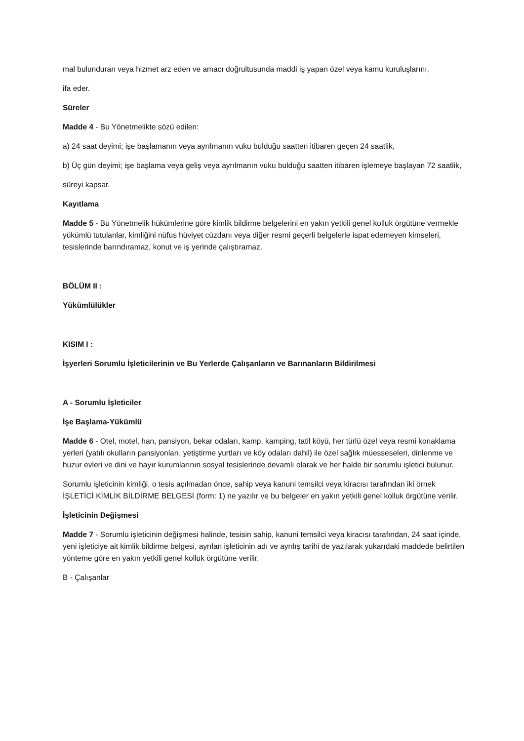mal bulunduran veya hizmet arz eden ve amacı doğrultusunda maddi iş yapan özel veya kamu kuruluşlarını,
ifa eder.
Süreler
Madde 4 - Bu Yönetmelikte sözü edilen:
a) 24 saat deyimi; işe başlamanın veya ayrılmanın vuku bulduğu saatten itibaren geçen 24 saatlik,
b) Üç gün deyimi; işe başlama veya geliş veya ayrılmanın vuku bulduğu saatten itibaren işlemeye başlayan 72 saatlik,
süreyi kapsar.
Kayıtlama
Madde 5 - Bu Yönetmelik hükümlerine göre kimlik bildirme belgelerini en yakın yetkili genel kolluk örgütüne vermekle yükümlü tutulanlar, kimliğini nüfus hüviyet cüzdanı veya diğer resmi geçerli belgelerle ispat edemeyen kimseleri, tesislerinde barındıramaz, konut ve iş yerinde çalıştıramaz.
BÖLÜM II :
Yükümlülükler
KISIM I :
İşyerleri Sorumlu İşleticilerinin ve Bu Yerlerde Çalışanların ve Barınanların Bildirilmesi
A - Sorumlu İşleticiler
İşe Başlama-Yükümlü
Madde 6 - Otel, motel, han, pansiyon, bekar odaları, kamp, kamping, tatil köyü, her türlü özel veya resmi konaklama yerleri (yatılı okulların pansiyonları, yetiştirme yurtları ve köy odaları dahil) ile özel sağlık müesseseleri, dinlenme ve huzur evleri ve dini ve hayır kurumlarının sosyal tesislerinde devamlı olarak ve her halde bir sorumlu işletici bulunur.
Sorumlu işleticinin kimliği, o tesis açılmadan önce, sahip veya kanuni temsilci veya kiracısı tarafından iki örnek İŞLETİCİ KİMLİK BİLDİRME BELGESİ (form: 1) ne yazılır ve bu belgeler en yakın yetkili genel kolluk örgütüne verilir.
İşleticinin Değişmesi
Madde 7 - Sorumlu işleticinin değişmesi halinde, tesisin sahip, kanuni temsilci veya kiracısı tarafından, 24 saat içinde, yeni işleticiye ait kimlik bildirme belgesi, ayrılan işleticinin adı ve ayrılış tarihi de yazılarak yukarıdaki maddede belirtilen yönteme göre en yakın yetkili genel kolluk örgütüne verilir.
B - Çalışanlar